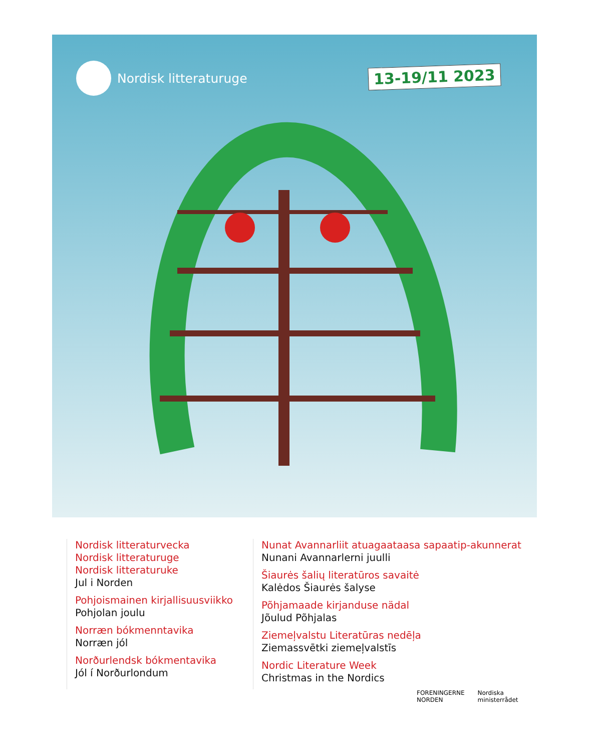Nordisk litteraturuge 13-19/11 2023
Nordisk litteraturvecka
Nordisk litteraturuge
Nordisk litteraturuke
Jul i Norden
Pohjoismainen kirjallisuusviikko
Pohjolan joulu
Norræn bókmenntavika
Norræn jól
Norðurlendsk bókmentavika
Jól í Norðurlondum
Nunat Avannarliit atuagaataasa sapaatip-akunnerat
Nunani Avannarlerni juulli
Šiaurės šalių literatūros savaitė
Kalėdos Šiaurės šalyse
Põhjamaade kirjanduse nädal
Jõulud Põhjalas
Ziemeļvalstu Literatūras nedēļa
Ziemassvētki ziemeļvalstīs
Nordic Literature Week
Christmas in the Nordics
FORENINGERNE
NORDEN
Nordiska
ministerrådet